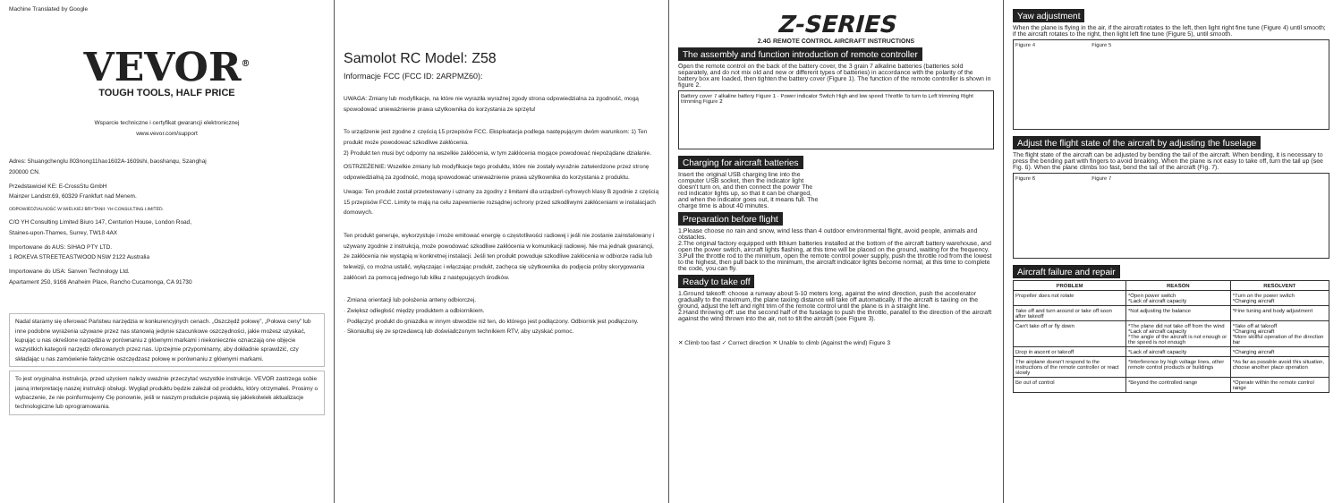Machine Translated by Google
VEVOR<sup>®</sup>
TOUGH TOOLS, HALF PRICE
Wsparcie techniczne i certyfikat gwarancji elektronicznej
www.vevor.com/support
Adres: Shuangchenglu 803nong11hao1602A-1609shi, baoshanqu, Szanghaj
200000 CN.
Przedstawiciel KE: E-CrossStu GmbH
Mainzer Landstr.69, 60329 Frankfurt nad Menem.
ODPOWIEDZIALNOŚĆ W WIELKIEJ BRYTANII: YH CONSULTING LIMITED.
C/O YH Consulting Limited Biuro 147, Centurion House, London Road,
Staines-upon-Thames, Surrey, TW18 4AX
Importowane do AUS: SIHAO PTY LTD.
1 ROKEVA STREETEASTWOOD NSW 2122 Australia
Importowane do USA: Sanven Technology Ltd.
Apartament 250, 9166 Anaheim Place, Rancho Cucamonga, CA 91730
Nadal staramy się oferować Państwu narzędzia w konkurencyjnych cenach. „Oszczędź połowę”, „Połowa ceny” lub inne podobne wyrażenia używane przez nas stanowią jedynie szacunkowe oszczędności, jakie możesz uzyskać, kupując u nas określone narzędzia w porównaniu z głównymi markami i niekoniecznie oznaczają one objęcie wszystkich kategorii narzędzi oferowanych przez nas. Uprzejmie przypominamy, aby dokładnie sprawdzić, czy składając u nas zamówienie faktycznie oszczędzasz połowę w porównaniu z głównymi markami.
To jest oryginalna instrukcja, przed użyciem należy uważnie przeczytać wszystkie instrukcje. VEVOR zastrzega sobie jasną interpretację naszej instrukcji obsługi. Wygląd produktu będzie zależał od produktu, który otrzymałeś. Prosimy o wybaczenie, że nie poinformujemy Cię ponownie, jeśli w naszym produkcie pojawią się jakiekolwiek aktualizacje technologiczne lub oprogramowania.
Samolot RC Model: Z58
Informacje FCC (FCC ID: 2ARPMZ60):
UWAGA: Zmiany lub modyfikacje, na które nie wyraziła wyraźnej zgody strona odpowiedzialna za zgodność, mogą spowodować unieważnienie prawa użytkownika do korzystania ze sprzętu!
To urządzenie jest zgodne z częścią 15 przepisów FCC. Eksploatacja podlega następującym dwóm warunkom: 1) Ten produkt może powodować szkodliwe zakłócenia.
2) Produkt ten musi być odporny na wszelkie zakłócenia, w tym zakłócenia mogące powodować niepożądane działanie.
OSTRZEŻENIE: Wszelkie zmiany lub modyfikacje tego produktu, które nie zostały wyraźnie zatwierdzone przez stronę odpowiedzialną za zgodność, mogą spowodować unieważnienie prawa użytkownika do korzystania z produktu.
Uwaga: Ten produkt został przetestowany i uznany za zgodny z limitami dla urządzeń cyfrowych klasy B zgodnie z częścią 15 przepisów FCC. Limity te mają na celu zapewnienie rozsądnej ochrony przed szkodliwymi zakłóceniami w instalacjach domowych.
Ten produkt generuje, wykorzystuje i może emitować energię o częstotliwości radiowej i jeśli nie zostanie zainstalowany i używany zgodnie z instrukcją, może powodować szkodliwe zakłócenia w komunikacji radiowej. Nie ma jednak gwarancji, że zakłócenia nie wystąpią w konkretnej instalacji. Jeśli ten produkt powoduje szkodliwe zakłócenia w odbiorze radia lub telewizji, co można ustalić, wyłączając i włączając produkt, zachęca się użytkownika do podjęcia próby skorygowania zakłóceń za pomocą jednego lub kilku z następujących środków.
· Zmiana orientacji lub położenia anteny odbiorczej.
· Zwiększ odległość między produktem a odbiornikiem.
· Podłączyć produkt do gniazdka w innym obwodzie niż ten, do którego jest podłączony. Odbiornik jest podłączony.
· Skonsultuj się ze sprzedawcą lub doświadczonym technikiem RTV, aby uzyskać pomoc.
Z-SERIES
2.4G REMOTE CONTROL AIRCRAFT INSTRUCTIONS
The assembly and function introduction of remote controller
Open the remote control on the back of the battery cover, the 3 grain 7 alkaline batteries (batteries sold separately, and do not mix old and new or different types of batteries) in accordance with the polarity of the battery box are loaded, then tighten the battery cover (Figure 1). The function of the remote controller is shown in figure 2.
Battery cover 7 alkaline battery Figure 1 · Power indicator Switch High and low speed Throttle To turn to Left trimming Right trimming Figure 2
Charging for aircraft batteries
Insert the original USB charging line into the computer USB socket, then the indicator light doesn't turn on, and then connect the power The red indicator lights up, so that it can be charged, and when the indicator goes out, it means full. The charge time is about 40 minutes.
Preparation before flight
1.Please choose no rain and snow, wind less than 4 outdoor environmental flight, avoid people, animals and obstacles.
2.The original factory equipped with lithium batteries installed at the bottom of the aircraft battery warehouse, and open the power switch, aircraft lights flashing, at this time will be placed on the ground, waiting for the frequency.
3.Pull the throttle rod to the minimum, open the remote control power supply, push the throttle rod from the lowest to the highest, then pull back to the minimum, the aircraft indicator lights become normal, at this time to complete the code, you can fly.
Ready to take off
1.Ground takeoff: choose a runway about 5-10 meters long, against the wind direction, push the accelerator gradually to the maximum, the plane taxiing distance will take off automatically. If the aircraft is taxiing on the ground, adjust the left and right trim of the remote control until the plane is in a straight line.
2.Hand throwing off: use the second half of the fuselage to push the throttle, parallel to the direction of the aircraft against the wind thrown into the air, not to tilt the aircraft (see Figure 3).
✕ Climb too fast ✓ Correct direction ✕ Unable to climb (Against the wind) Figure 3
Yaw adjustment
When the plane is flying in the air, if the aircraft rotates to the left, then light right fine tune (Figure 4) until smooth; if the aircraft rotates to the right, then light left fine tune (Figure 5), until smooth.
Figure 4 Figure 5
Adjust the flight state of the aircraft by adjusting the fuselage
The flight state of the aircraft can be adjusted by bending the tail of the aircraft. When bending, it is necessary to press the bending part with fingers to avoid breaking. When the plane is not easy to take off, turn the tail up (see Fig. 6). When the plane climbs too fast, bend the tail of the aircraft (Fig. 7).
Figure 6 Figure 7
Aircraft failure and repair
| PROBLEM | REASON | RESOLVENT |
| --- | --- | --- |
| Propeller does not rotate | *Open power switch *Lack of aircraft capacity | *Turn on the power switch *Charging aircraft |
| Take off and turn around or take off soon after takeoff | *Not adjusting the balance | *Fine tuning and body adjustment |
| Can't take off or fly down | *The plane did not take off from the wind *Lack of aircraft capacity *The angle of the aircraft is not enough or the speed is not enough | *Take off at takeoff *Charging aircraft *More skillful operation of the direction bar |
| Drop in ascent or takeoff | *Lack of aircraft capacity | *Charging aircraft |
| The airplane doesn't respond to the instructions of the remote controller or react slowly | *Interference by high voltage lines, other remote control products or buildings | *As far as possible avoid this situation, choose another place operation |
| Be out of control | *Beyond the controlled range | *Operate within the remote control range |